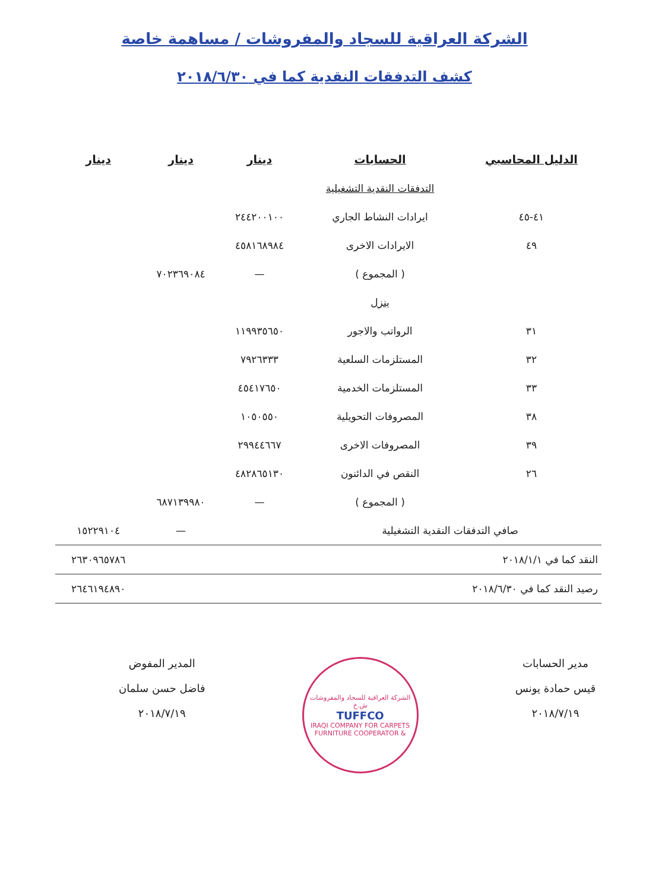الشركة العراقية للسجاد والمفروشات / مساهمة خاصة
كشف التدفقات النقدية كما في ٢٠١٨/٦/٣٠
| الدليل المحاسبي | الحسابات | دينار | دينار | دينار |
| --- | --- | --- | --- | --- |
| | التدفقات النقدية التشغيلية | | | |
| ٤١-٤٥ | ايرادات النشاط الجاري | ٢٤٤٢٠٠١٠٠ | | |
| ٤٩ | الايرادات الاخرى | ٤٥٨١٦٨٩٨٤ | | |
| | ( المجموع ) | — | ٧٠٢٣٦٩٠٨٤ | |
| | ينزل | | | |
| ٣١ | الرواتب والاجور | ١١٩٩٣٥٦٥٠ | | |
| ٣٢ | المستلزمات السلعية | ٧٩٢٦٣٣٣ | | |
| ٣٣ | المستلزمات الخدمية | ٤٥٤١٧٦٥٠ | | |
| ٣٨ | المصروفات التحويلية | ١٠٥٠٥٥٠ | | |
| ٣٩ | المصروفات الاخرى | ٢٩٩٤٤٦٦٧ | | |
| ٢٦ | النقص في الدائنون | ٤٨٢٨٦٥١٣٠ | | |
| | ( المجموع ) | — | ٦٨٧١٣٩٩٨٠ | |
| صافي التدفقات النقدية التشغيلية | | | — | ١٥٢٢٩١٠٤ |
| النقد كما في ٢٠١٨/١/١ | | | | ٢٦٣٠٩٦٥٧٨٦ |
| رصيد النقد كما في ٢٠١٨/٦/٣٠ | | | | ٢٦٤٦١٩٤٨٩٠ |
مدير الحسابات
قيس حمادة يونس
٢٠١٨/٧/١٩
الشركة العراقية للسجاد والمفروشات ش.خ
TUFFCO
IRAQI COMPANY FOR CARPETS
& FURNITURE COOPERATOR
المدير المفوض
فاضل حسن سلمان
٢٠١٨/٧/١٩